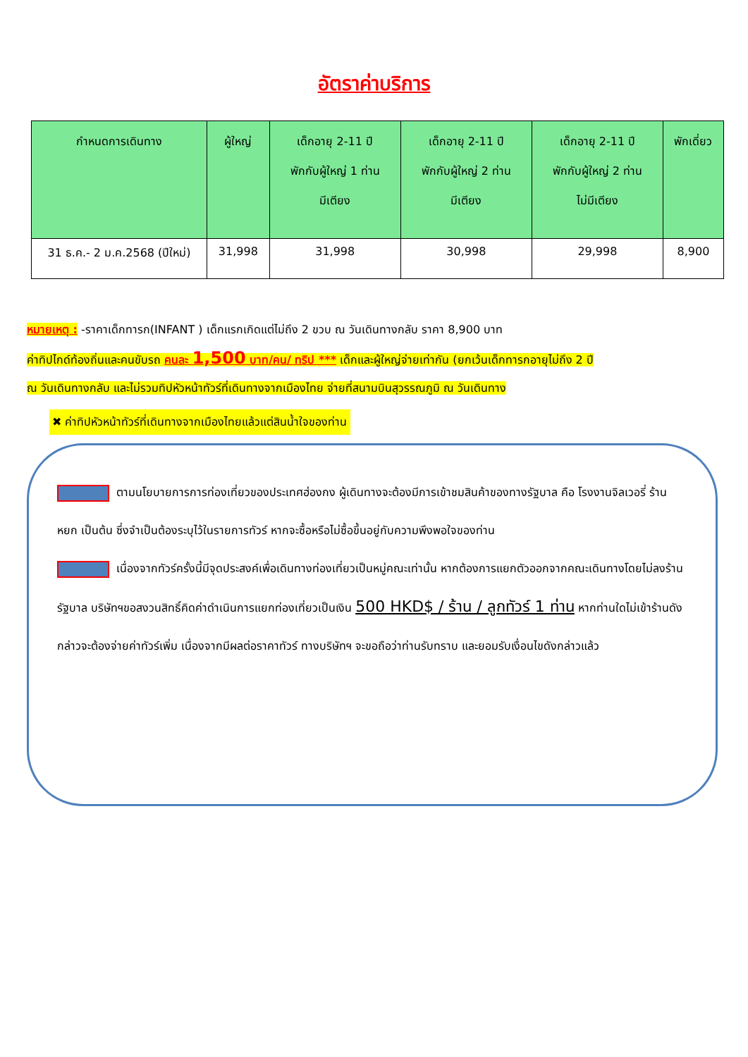อัตราค่าบริการ
| กำหนดการเดินทาง | ผู้ใหญ่ | เด็กอายุ 2-11 ปี พักกับผู้ใหญ่ 1 ท่าน มีเตียง | เด็กอายุ 2-11 ปี พักกับผู้ใหญ่ 2 ท่าน มีเตียง | เด็กอายุ 2-11 ปี พักกับผู้ใหญ่ 2 ท่าน ไม่มีเตียง | พักเดี่ยว |
| --- | --- | --- | --- | --- | --- |
| 31 ธ.ค.- 2 ม.ค.2568 (ปีใหม่) | 31,998 | 31,998 | 30,998 | 29,998 | 8,900 |
หมายเหตุ : -ราคาเด็กทารก(INFANT ) เด็กแรกเกิดแต่ไม่ถึง 2 ขวบ ณ วันเดินทางกลับ ราคา 8,900 บาท
ค่าทิปไกด์ท้องถิ่นและคนขับรถ คนละ 1,500 บาท/คน/ ทริป *** เด็กและผู้ใหญ่จ่ายเท่ากัน (ยกเว้นเด็กทารกอายุไม่ถึง 2 ปี
ณ วันเดินทางกลับ และไม่รวมทิปหัวหน้าทัวร์ที่เดินทางจากเมืองไทย จ่ายที่สนามบินสุวรรณภูมิ ณ วันเดินทาง
✖ ค่าทิปหัวหน้าทัวร์ที่เดินทางจากเมืองไทยแล้วแต่สินน้ำใจของท่าน
ตามนโยบายการการท่องเที่ยวของประเทศฮ่องกง ผู้เดินทางจะต้องมีการเข้าชมสินค้าของทางรัฐบาล คือ โรงงานจิลเวอรี่ ร้านหยก เป็นต้น ซึ่งจำเป็นต้องระบุไว้ในรายการทัวร์ หากจะซื้อหรือไม่ซื้อขึ้นอยู่กับความพึงพอใจของท่าน
เนื่องจากทัวร์ครั้งนี้มีจุดประสงค์เพื่อเดินทางท่องเที่ยวเป็นหมู่คณะเท่านั้น หากต้องการแยกตัวออกจากคณะเดินทางโดยไม่ลงร้านรัฐบาล บริษัทฯขอสงวนสิทธิ์คิดค่าดำเนินการแยกท่องเที่ยวเป็นเงิน 500 HKD$ / ร้าน / ลูกทัวร์ 1 ท่าน หากท่านใดไม่เข้าร้านดังกล่าวจะต้องจ่ายค่าทัวร์เพิ่ม เนื่องจากมีผลต่อราคาทัวร์ ทางบริษัทฯ จะขอถือว่าท่านรับทราบ และยอมรับเงื่อนไขดังกล่าวแล้ว